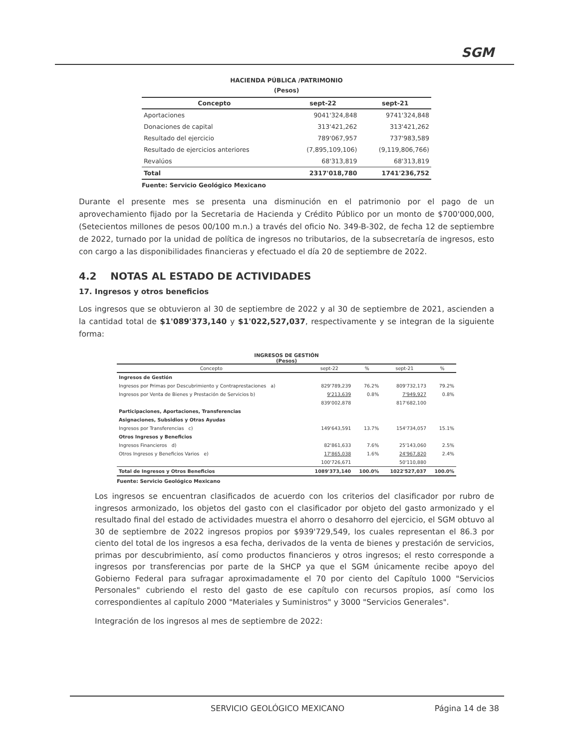SGM
HACIENDA PÚBLICA /PATRIMONIO
(Pesos)
| Concepto | sept-22 | sept-21 |
| --- | --- | --- |
| Aportaciones | 9041'324,848 | 9741'324,848 |
| Donaciones de capital | 313'421,262 | 313'421,262 |
| Resultado del ejercicio | 789'067,957 | 737'983,589 |
| Resultado de ejercicios anteriores | (7,895,109,106) | (9,119,806,766) |
| Revalúos | 68'313,819 | 68'313,819 |
| Total | 2317'018,780 | 1741'236,752 |
Fuente: Servicio Geológico Mexicano
Durante el presente mes se presenta una disminución en el patrimonio por el pago de un aprovechamiento fijado por la Secretaria de Hacienda y Crédito Público por un monto de $700'000,000, (Setecientos millones de pesos 00/100 m.n.) a través del oficio No. 349-B-302, de fecha 12 de septiembre de 2022, turnado por la unidad de política de ingresos no tributarios, de la subsecretaría de ingresos, esto con cargo a las disponibilidades financieras y efectuado el día 20 de septiembre de 2022.
4.2 NOTAS AL ESTADO DE ACTIVIDADES
17. Ingresos y otros beneficios
Los ingresos que se obtuvieron al 30 de septiembre de 2022 y al 30 de septiembre de 2021, ascienden a la cantidad total de $1'089'373,140 y $1'022,527,037, respectivamente y se integran de la siguiente forma:
INGRESOS DE GESTIÓN
(Pesos)
| Concepto | sept-22 | % | sept-21 | % |
| --- | --- | --- | --- | --- |
| Ingresos de Gestión | | | | |
| Ingresos por Primas por Descubrimiento y Contraprestaciones a) | 829'789,239 | 76.2% | 809'732,173 | 79.2% |
| Ingresos por Venta de Bienes y Prestación de Servicios b) | 9'213,639 | 0.8% | 7'949,927 | 0.8% |
| | 839'002,878 | | 817'682,100 | |
| Participaciones, Aportaciones, Transferencias | | | | |
| Asignaciones, Subsidios y Otras Ayudas | | | | |
| Ingresos por Transferencias c) | 149'643,591 | 13.7% | 154'734,057 | 15.1% |
| Otros Ingresos y Beneficios | | | | |
| Ingresos Financieros d) | 82'861,633 | 7.6% | 25'143,060 | 2.5% |
| Otros Ingresos y Beneficios Varios e) | 17'865,038 | 1.6% | 24'967,820 | 2.4% |
| | 100'726,671 | | 50'110,880 | |
| Total de Ingresos y Otros Beneficios | 1089'373,140 | 100.0% | 1022'527,037 | 100.0% |
Fuente: Servicio Geológico Mexicano
Los ingresos se encuentran clasificados de acuerdo con los criterios del clasificador por rubro de ingresos armonizado, los objetos del gasto con el clasificador por objeto del gasto armonizado y el resultado final del estado de actividades muestra el ahorro o desahorro del ejercicio, el SGM obtuvo al 30 de septiembre de 2022 ingresos propios por $939'729,549, los cuales representan el 86.3 por ciento del total de los ingresos a esa fecha, derivados de la venta de bienes y prestación de servicios, primas por descubrimiento, así como productos financieros y otros ingresos; el resto corresponde a ingresos por transferencias por parte de la SHCP ya que el SGM únicamente recibe apoyo del Gobierno Federal para sufragar aproximadamente el 70 por ciento del Capítulo 1000 "Servicios Personales" cubriendo el resto del gasto de ese capítulo con recursos propios, así como los correspondientes al capítulo 2000 "Materiales y Suministros" y 3000 "Servicios Generales".
Integración de los ingresos al mes de septiembre de 2022:
SERVICIO GEOLÓGICO MEXICANO Página 14 de 38